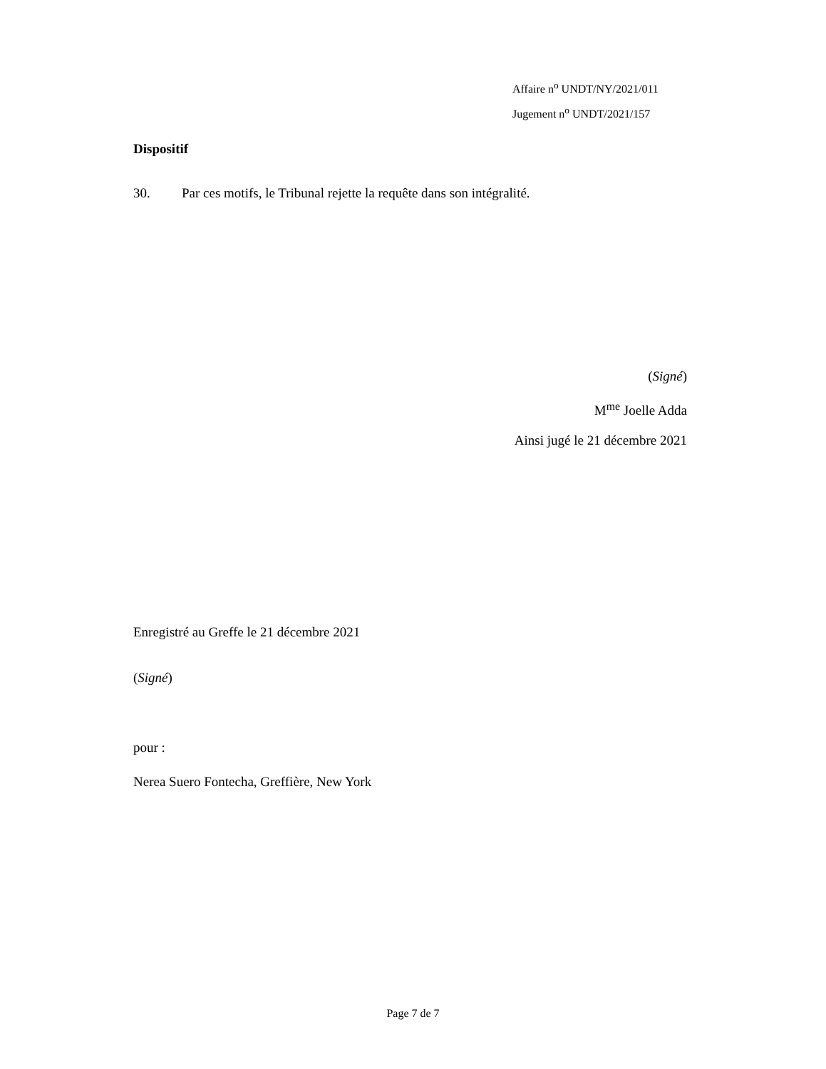Affaire n<sup>o</sup> UNDT/NY/2021/011
Jugement n<sup>o</sup> UNDT/2021/157
Dispositif
30. Par ces motifs, le Tribunal rejette la requête dans son intégralité.
(Signé)
M<sup>me</sup> Joelle Adda
Ainsi jugé le 21 décembre 2021
Enregistré au Greffe le 21 décembre 2021
(Signé)
pour :
Nerea Suero Fontecha, Greffière, New York
Page 7 de 7